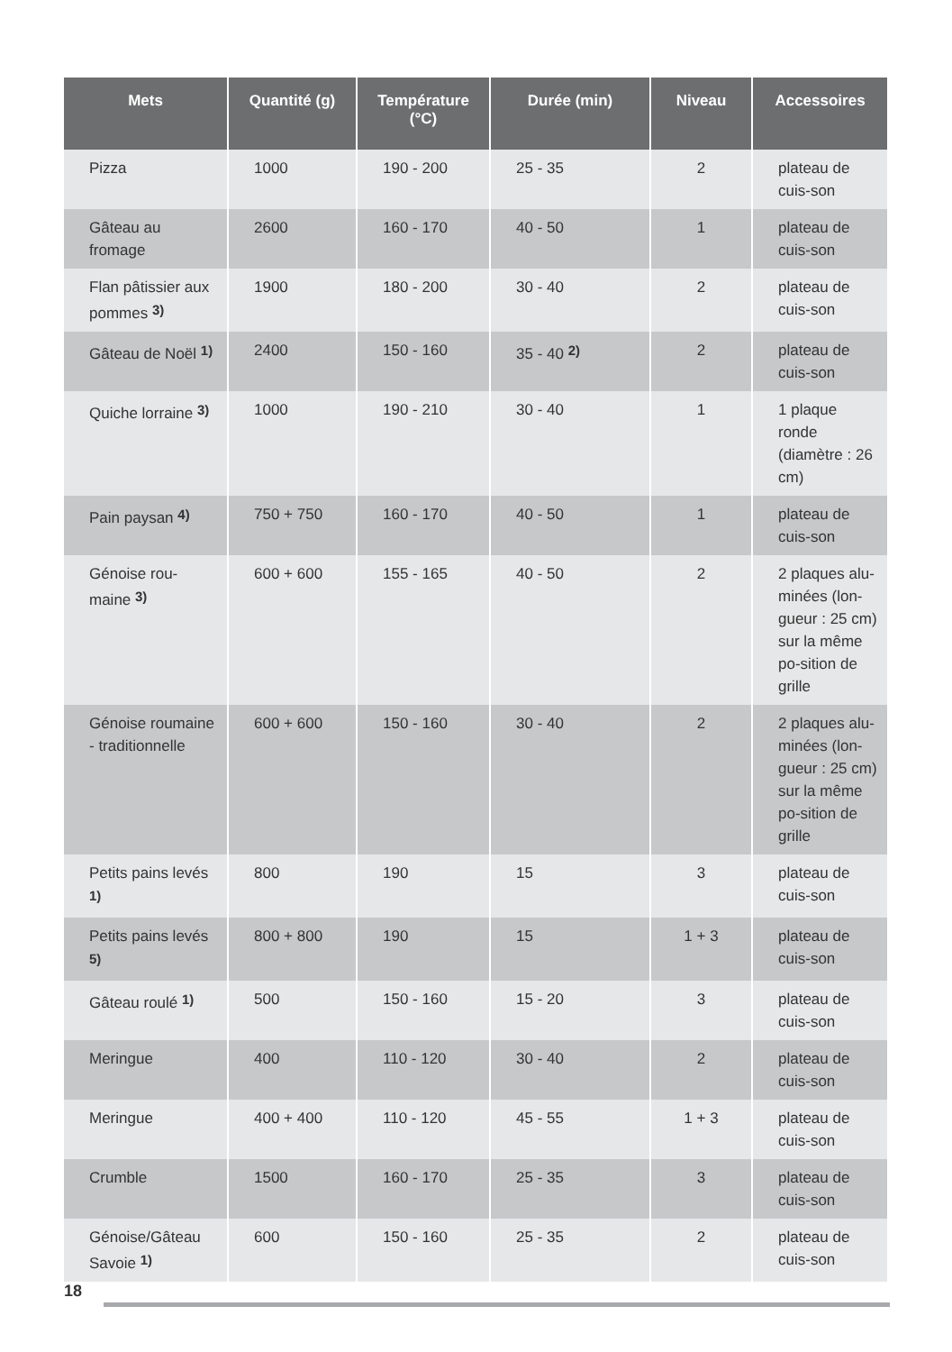| Mets | Quantité (g) | Température (°C) | Durée (min) | Niveau | Accessoires |
| --- | --- | --- | --- | --- | --- |
| Pizza | 1000 | 190 - 200 | 25 - 35 | 2 | plateau de cuis-son |
| Gâteau au fromage | 2600 | 160 - 170 | 40 - 50 | 1 | plateau de cuis-son |
| Flan pâtissier aux pommes <sup>3)</sup> | 1900 | 180 - 200 | 30 - 40 | 2 | plateau de cuis-son |
| Gâteau de Noël <sup>1)</sup> | 2400 | 150 - 160 | 35 - 40 <sup>2)</sup> | 2 | plateau de cuis-son |
| Quiche lorraine <sup>3)</sup> | 1000 | 190 - 210 | 30 - 40 | 1 | 1 plaque ronde (diamètre : 26 cm) |
| Pain paysan <sup>4)</sup> | 750 + 750 | 160 - 170 | 40 - 50 | 1 | plateau de cuis-son |
| Génoise rou-maine <sup>3)</sup> | 600 + 600 | 155 - 165 | 40 - 50 | 2 | 2 plaques alu-minées (lon-gueur : 25 cm) sur la même po-sition de grille |
| Génoise roumaine - traditionnelle | 600 + 600 | 150 - 160 | 30 - 40 | 2 | 2 plaques alu-minées (lon-gueur : 25 cm) sur la même po-sition de grille |
| Petits pains levés <sup>1)</sup> | 800 | 190 | 15 | 3 | plateau de cuis-son |
| Petits pains levés <sup>5)</sup> | 800 + 800 | 190 | 15 | 1 + 3 | plateau de cuis-son |
| Gâteau roulé <sup>1)</sup> | 500 | 150 - 160 | 15 - 20 | 3 | plateau de cuis-son |
| Meringue | 400 | 110 - 120 | 30 - 40 | 2 | plateau de cuis-son |
| Meringue | 400 + 400 | 110 - 120 | 45 - 55 | 1 + 3 | plateau de cuis-son |
| Crumble | 1500 | 160 - 170 | 25 - 35 | 3 | plateau de cuis-son |
| Génoise/Gâteau Savoie <sup>1)</sup> | 600 | 150 - 160 | 25 - 35 | 2 | plateau de cuis-son |
18